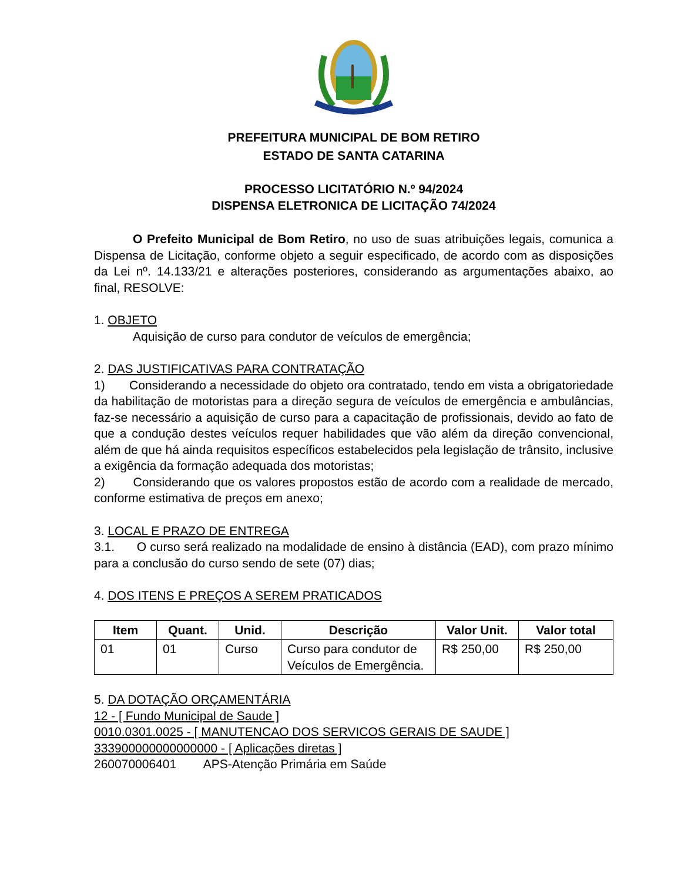PREFEITURA MUNICIPAL DE BOM RETIRO
ESTADO DE SANTA CATARINA
PROCESSO LICITATÓRIO N.º 94/2024
DISPENSA ELETRONICA DE LICITAÇÃO 74/2024
O Prefeito Municipal de Bom Retiro, no uso de suas atribuições legais, comunica a Dispensa de Licitação, conforme objeto a seguir especificado, de acordo com as disposições da Lei nº. 14.133/21 e alterações posteriores, considerando as argumentações abaixo, ao final, RESOLVE:
1. OBJETO
Aquisição de curso para condutor de veículos de emergência;
2. DAS JUSTIFICATIVAS PARA CONTRATAÇÃO
1) Considerando a necessidade do objeto ora contratado, tendo em vista a obrigatoriedade da habilitação de motoristas para a direção segura de veículos de emergência e ambulâncias, faz-se necessário a aquisição de curso para a capacitação de profissionais, devido ao fato de que a condução destes veículos requer habilidades que vão além da direção convencional, além de que há ainda requisitos específicos estabelecidos pela legislação de trânsito, inclusive a exigência da formação adequada dos motoristas;
2) Considerando que os valores propostos estão de acordo com a realidade de mercado, conforme estimativa de preços em anexo;
3. LOCAL E PRAZO DE ENTREGA
3.1. O curso será realizado na modalidade de ensino à distância (EAD), com prazo mínimo para a conclusão do curso sendo de sete (07) dias;
4. DOS ITENS E PREÇOS A SEREM PRATICADOS
| Item | Quant. | Unid. | Descrição | Valor Unit. | Valor total |
| --- | --- | --- | --- | --- | --- |
| 01 | 01 | Curso | Curso para condutor de Veículos de Emergência. | R$ 250,00 | R$ 250,00 |
5. DA DOTAÇÃO ORÇAMENTÁRIA
12 - [ Fundo Municipal de Saude ]
0010.0301.0025 - [ MANUTENCAO DOS SERVICOS GERAIS DE SAUDE ]
333900000000000000 - [ Aplicações diretas ]
260070006401 APS-Atenção Primária em Saúde